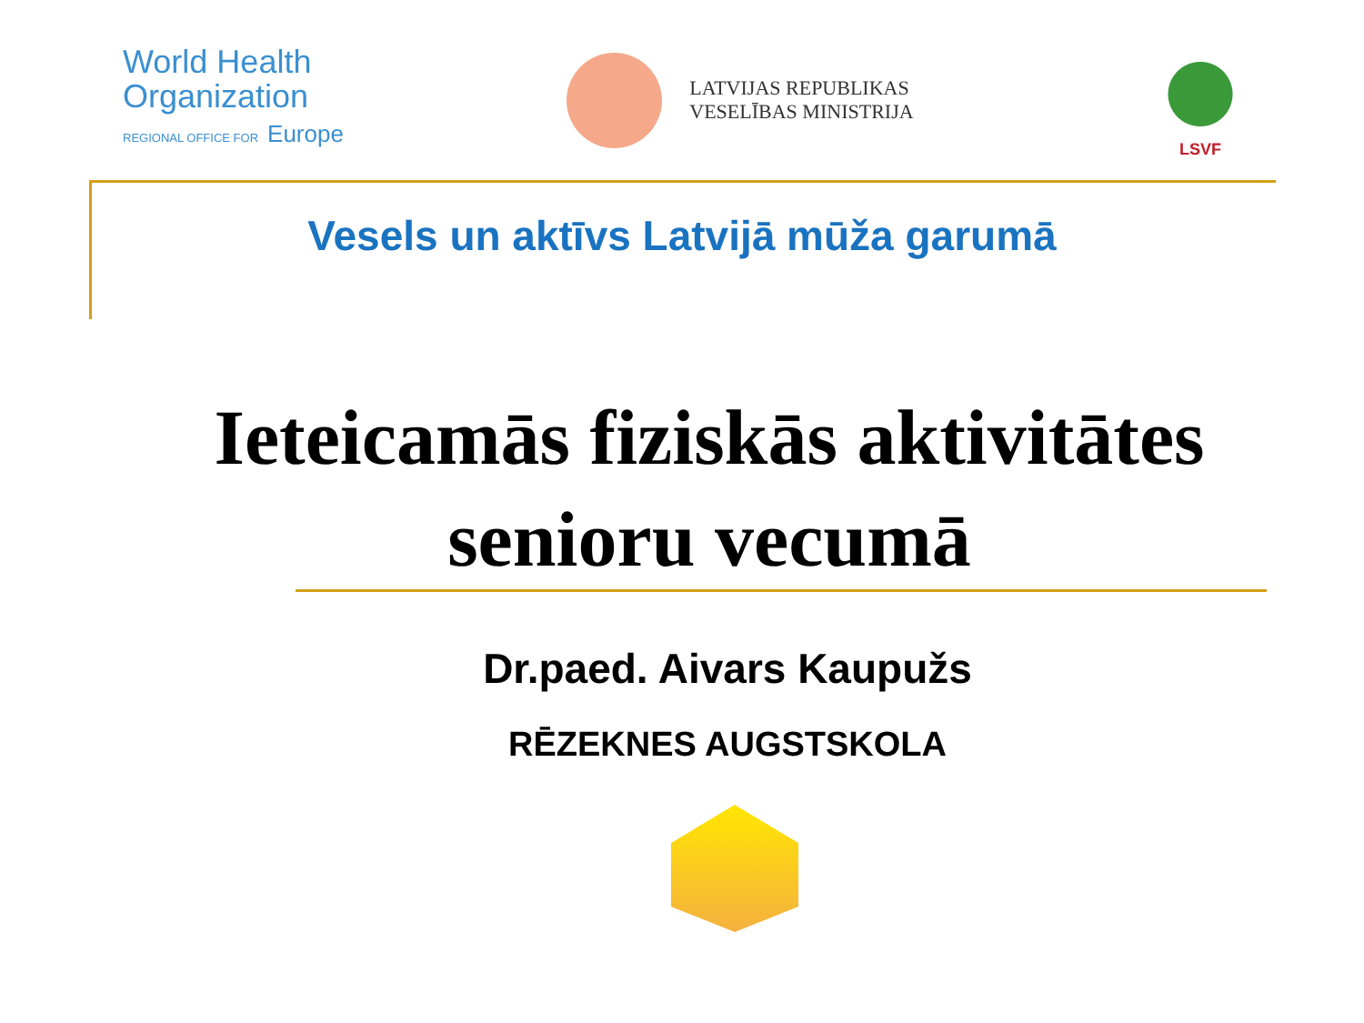World Health
Organization
REGIONAL OFFICE FOR Europe
LATVIJAS REPUBLIKAS
VESELĪBAS MINISTRIJA
LSVF
Vesels un aktīvs Latvijā mūža garumā
Ieteicamās fiziskās aktivitātes senioru vecumā
Dr.paed. Aivars Kaupužs
RĒZEKNES AUGSTSKOLA